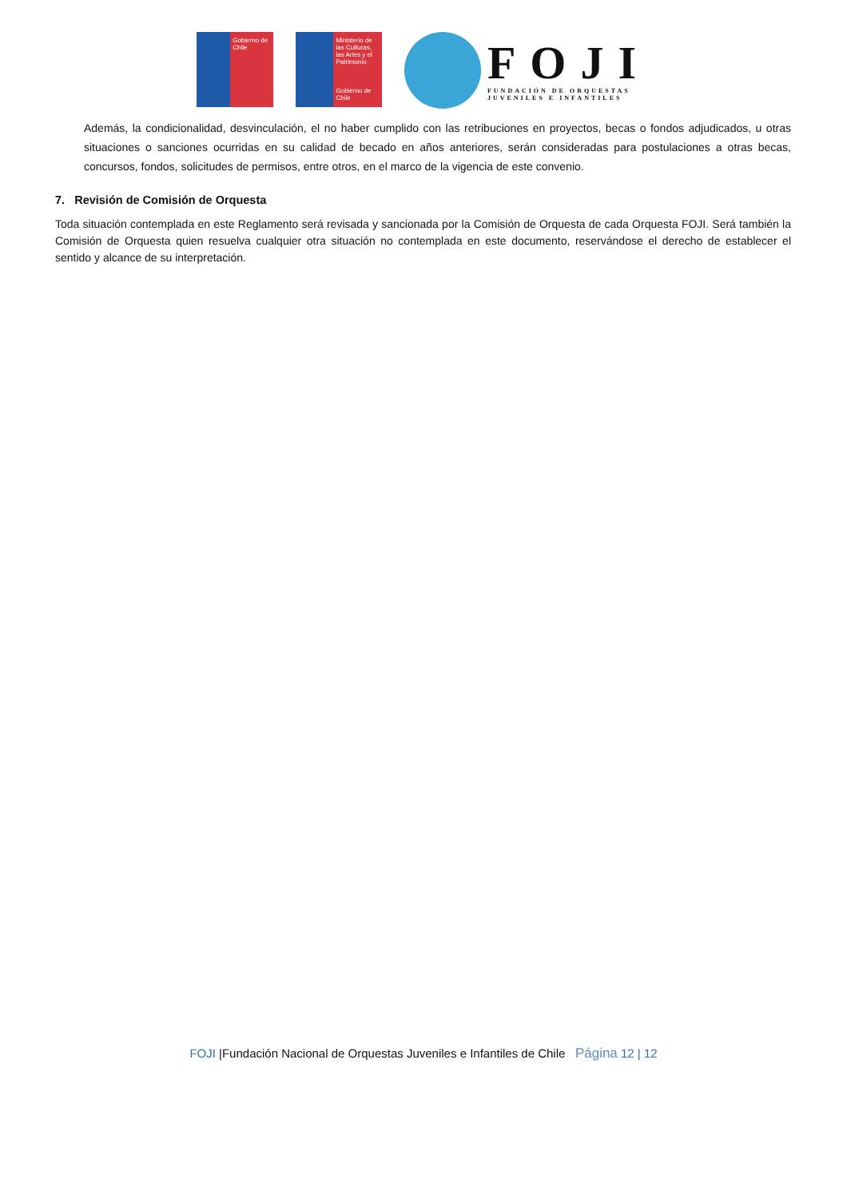Gobierno de Chile
Ministerio de las Culturas, las Artes y el Patrimonio
Gobierno de Chile
FOJI
FUNDACIÓN DE ORQUESTAS
JUVENILES E INFANTILES
Además, la condicionalidad, desvinculación, el no haber cumplido con las retribuciones en proyectos, becas o fondos adjudicados, u otras situaciones o sanciones ocurridas en su calidad de becado en años anteriores, serán consideradas para postulaciones a otras becas, concursos, fondos, solicitudes de permisos, entre otros, en el marco de la vigencia de este convenio.
7. Revisión de Comisión de Orquesta
Toda situación contemplada en este Reglamento será revisada y sancionada por la Comisión de Orquesta de cada Orquesta FOJI. Será también la Comisión de Orquesta quien resuelva cualquier otra situación no contemplada en este documento, reservándose el derecho de establecer el sentido y alcance de su interpretación.
FOJI |Fundación Nacional de Orquestas Juveniles e Infantiles de Chile Página 12 | 12